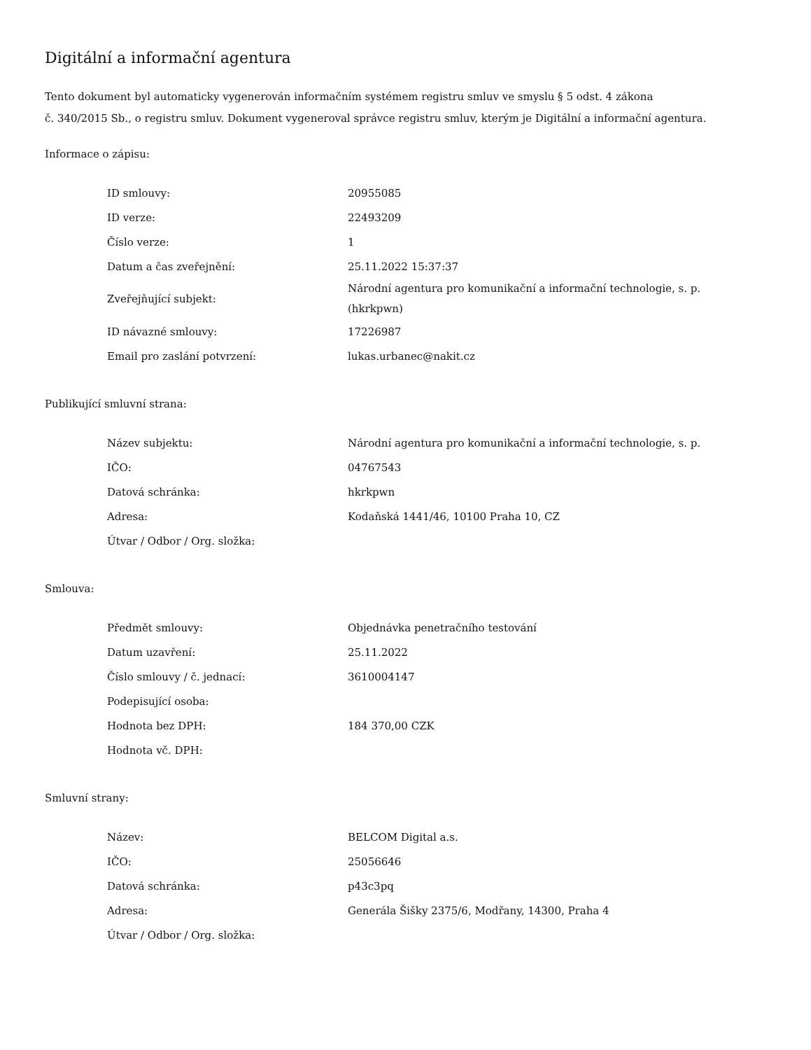Digitální a informační agentura
Tento dokument byl automaticky vygenerován informačním systémem registru smluv ve smyslu § 5 odst. 4 zákona
č. 340/2015 Sb., o registru smluv. Dokument vygeneroval správce registru smluv, kterým je Digitální a informační agentura.
Informace o zápisu:
| ID smlouvy: | 20955085 |
| ID verze: | 22493209 |
| Číslo verze: | 1 |
| Datum a čas zveřejnění: | 25.11.2022 15:37:37 |
| Zveřejňující subjekt: | Národní agentura pro komunikační a informační technologie, s. p. (hkrkpwn) |
| ID návazné smlouvy: | 17226987 |
| Email pro zaslání potvrzení: | lukas.urbanec@nakit.cz |
Publikující smluvní strana:
| Název subjektu: | Národní agentura pro komunikační a informační technologie, s. p. |
| IČO: | 04767543 |
| Datová schránka: | hkrkpwn |
| Adresa: | Kodaňská 1441/46, 10100 Praha 10, CZ |
| Útvar / Odbor / Org. složka: | |
Smlouva:
| Předmět smlouvy: | Objednávka penetračního testování |
| Datum uzavření: | 25.11.2022 |
| Číslo smlouvy / č. jednací: | 3610004147 |
| Podepisující osoba: | |
| Hodnota bez DPH: | 184 370,00 CZK |
| Hodnota vč. DPH: | |
Smluvní strany:
| Název: | BELCOM Digital a.s. |
| IČO: | 25056646 |
| Datová schránka: | p43c3pq |
| Adresa: | Generála Šišky 2375/6, Modřany, 14300, Praha 4 |
| Útvar / Odbor / Org. složka: | |